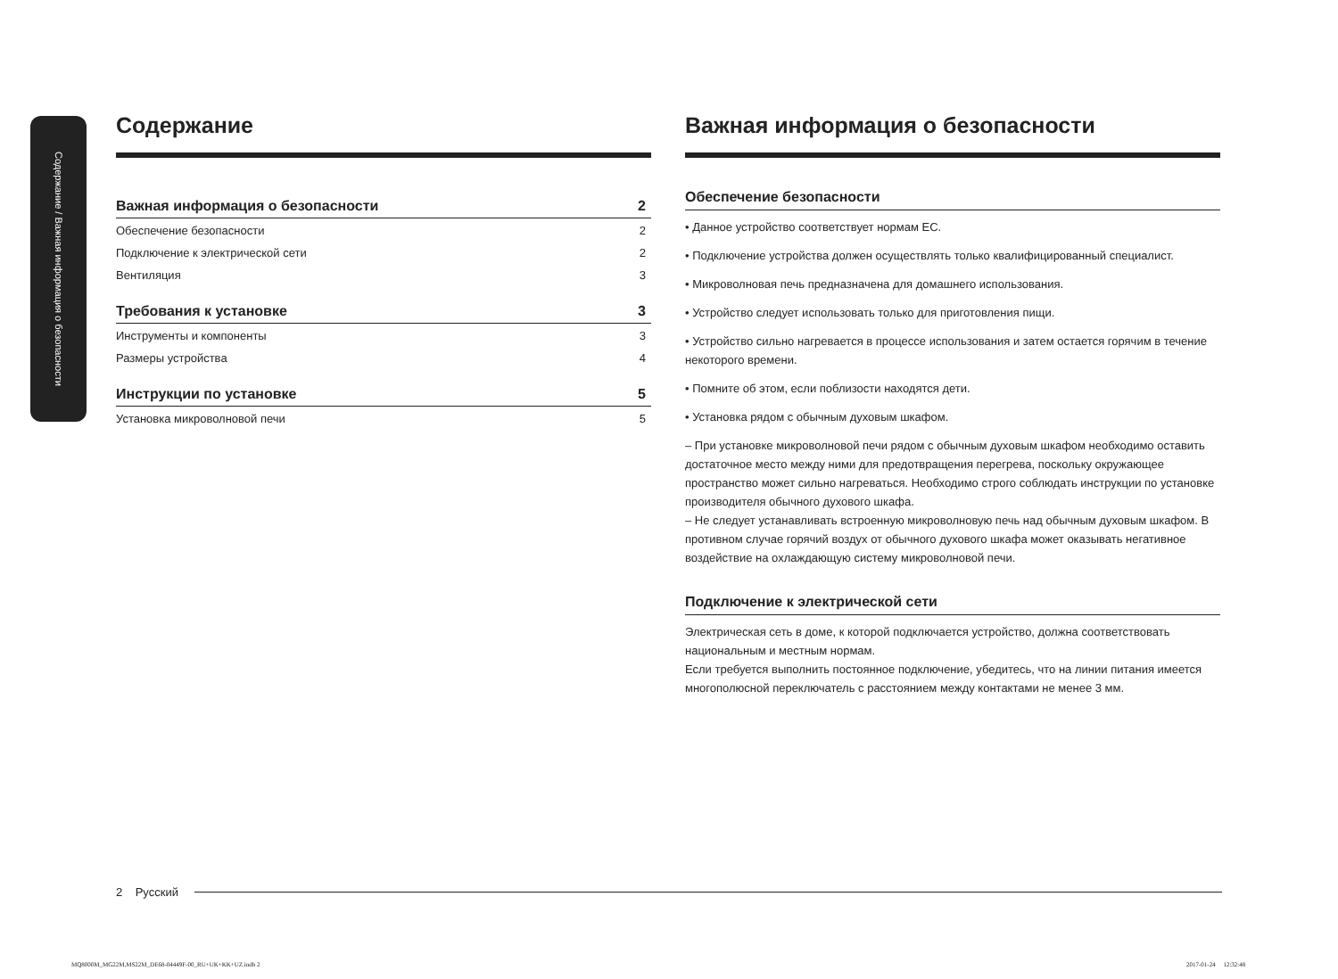Содержание / Важная информация о безопасности
Содержание
Важная информация о безопасности 2
Обеспечение безопасности 2
Подключение к электрической сети 2
Вентиляция 3
Требования к установке 3
Инструменты и компоненты 3
Размеры устройства 4
Инструкции по установке 5
Установка микроволновой печи 5
Важная информация о безопасности
Обеспечение безопасности
• Данное устройство соответствует нормам ЕС.
• Подключение устройства должен осуществлять только квалифицированный специалист.
• Микроволновая печь предназначена для домашнего использования.
• Устройство следует использовать только для приготовления пищи.
• Устройство сильно нагревается в процессе использования и затем остается горячим в течение некоторого времени.
• Помните об этом, если поблизости находятся дети.
• Установка рядом с обычным духовым шкафом.
– При установке микроволновой печи рядом с обычным духовым шкафом необходимо оставить достаточное место между ними для предотвращения перегрева, поскольку окружающее пространство может сильно нагреваться. Необходимо строго соблюдать инструкции по установке производителя обычного духового шкафа.
– Не следует устанавливать встроенную микроволновую печь над обычным духовым шкафом. В противном случае горячий воздух от обычного духового шкафа может оказывать негативное воздействие на охлаждающую систему микроволновой печи.
Подключение к электрической сети
Электрическая сеть в доме, к которой подключается устройство, должна соответствовать национальным и местным нормам.
Если требуется выполнить постоянное подключение, убедитесь, что на линии питания имеется многополюсной переключатель с расстоянием между контактами не менее 3 мм.
2 Русский
MQ8000M_MG22M,MS22M_DE68-04449F-00_RU+UK+KK+UZ.indb 2
2017-01-24 12:32:48